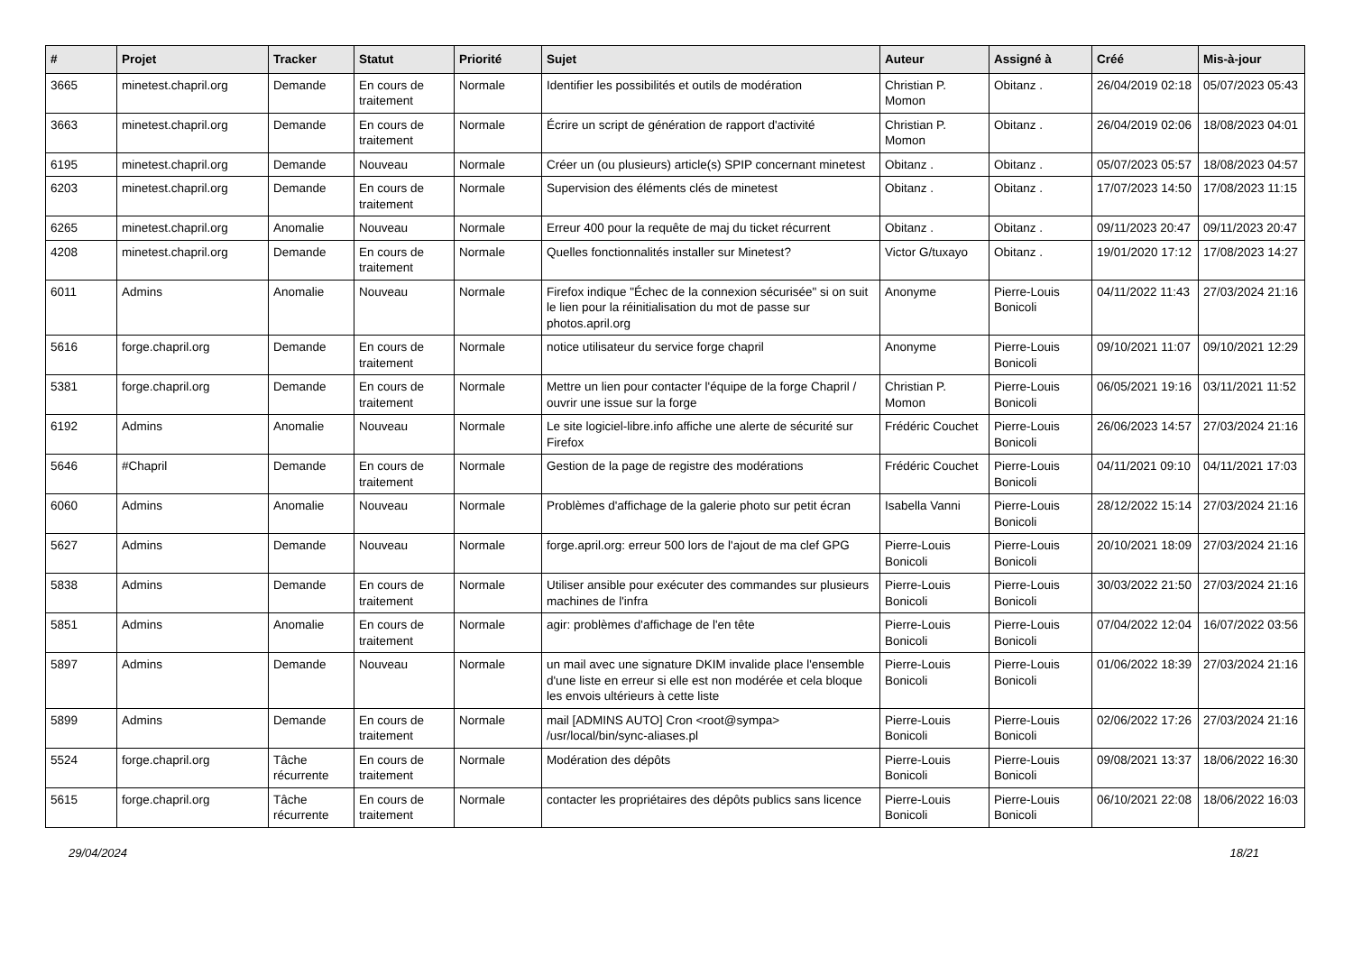| # | Projet | Tracker | Statut | Priorité | Sujet | Auteur | Assigné à | Créé | Mis-à-jour |
| --- | --- | --- | --- | --- | --- | --- | --- | --- | --- |
| 3665 | minetest.chapril.org | Demande | En cours de traitement | Normale | Identifier les possibilités et outils de modération | Christian P. Momon | Obitanz . | 26/04/2019 02:18 | 05/07/2023 05:43 |
| 3663 | minetest.chapril.org | Demande | En cours de traitement | Normale | Écrire un script de génération de rapport d'activité | Christian P. Momon | Obitanz . | 26/04/2019 02:06 | 18/08/2023 04:01 |
| 6195 | minetest.chapril.org | Demande | Nouveau | Normale | Créer un (ou plusieurs) article(s) SPIP concernant minetest | Obitanz . | Obitanz . | 05/07/2023 05:57 | 18/08/2023 04:57 |
| 6203 | minetest.chapril.org | Demande | En cours de traitement | Normale | Supervision des éléments clés de minetest | Obitanz . | Obitanz . | 17/07/2023 14:50 | 17/08/2023 11:15 |
| 6265 | minetest.chapril.org | Anomalie | Nouveau | Normale | Erreur 400 pour la requête de maj du ticket récurrent | Obitanz . | Obitanz . | 09/11/2023 20:47 | 09/11/2023 20:47 |
| 4208 | minetest.chapril.org | Demande | En cours de traitement | Normale | Quelles fonctionnalités installer sur Minetest? | Victor G/tuxayo | Obitanz . | 19/01/2020 17:12 | 17/08/2023 14:27 |
| 6011 | Admins | Anomalie | Nouveau | Normale | Firefox indique "Échec de la connexion sécurisée" si on suit le lien pour la réinitialisation du mot de passe sur photos.april.org | Anonyme | Pierre-Louis Bonicoli | 04/11/2022 11:43 | 27/03/2024 21:16 |
| 5616 | forge.chapril.org | Demande | En cours de traitement | Normale | notice utilisateur du service forge chapril | Anonyme | Pierre-Louis Bonicoli | 09/10/2021 11:07 | 09/10/2021 12:29 |
| 5381 | forge.chapril.org | Demande | En cours de traitement | Normale | Mettre un lien pour contacter l'équipe de la forge Chapril / ouvrir une issue sur la forge | Christian P. Momon | Pierre-Louis Bonicoli | 06/05/2021 19:16 | 03/11/2021 11:52 |
| 6192 | Admins | Anomalie | Nouveau | Normale | Le site logiciel-libre.info affiche une alerte de sécurité sur Firefox | Frédéric Couchet | Pierre-Louis Bonicoli | 26/06/2023 14:57 | 27/03/2024 21:16 |
| 5646 | #Chapril | Demande | En cours de traitement | Normale | Gestion de la page de registre des modérations | Frédéric Couchet | Pierre-Louis Bonicoli | 04/11/2021 09:10 | 04/11/2021 17:03 |
| 6060 | Admins | Anomalie | Nouveau | Normale | Problèmes d'affichage de la galerie photo sur petit écran | Isabella Vanni | Pierre-Louis Bonicoli | 28/12/2022 15:14 | 27/03/2024 21:16 |
| 5627 | Admins | Demande | Nouveau | Normale | forge.april.org: erreur 500 lors de l'ajout de ma clef GPG | Pierre-Louis Bonicoli | Pierre-Louis Bonicoli | 20/10/2021 18:09 | 27/03/2024 21:16 |
| 5838 | Admins | Demande | En cours de traitement | Normale | Utiliser ansible pour exécuter des commandes sur plusieurs machines de l'infra | Pierre-Louis Bonicoli | Pierre-Louis Bonicoli | 30/03/2022 21:50 | 27/03/2024 21:16 |
| 5851 | Admins | Anomalie | En cours de traitement | Normale | agir: problèmes d'affichage de l'en tête | Pierre-Louis Bonicoli | Pierre-Louis Bonicoli | 07/04/2022 12:04 | 16/07/2022 03:56 |
| 5897 | Admins | Demande | Nouveau | Normale | un mail avec une signature DKIM invalide place l'ensemble d'une liste en erreur si elle est non modérée et cela bloque les envois ultérieurs à cette liste | Pierre-Louis Bonicoli | Pierre-Louis Bonicoli | 01/06/2022 18:39 | 27/03/2024 21:16 |
| 5899 | Admins | Demande | En cours de traitement | Normale | mail [ADMINS AUTO] Cron <root@sympa> /usr/local/bin/sync-aliases.pl | Pierre-Louis Bonicoli | Pierre-Louis Bonicoli | 02/06/2022 17:26 | 27/03/2024 21:16 |
| 5524 | forge.chapril.org | Tâche récurrente | En cours de traitement | Normale | Modération des dépôts | Pierre-Louis Bonicoli | Pierre-Louis Bonicoli | 09/08/2021 13:37 | 18/06/2022 16:30 |
| 5615 | forge.chapril.org | Tâche récurrente | En cours de traitement | Normale | contacter les propriétaires des dépôts publics sans licence | Pierre-Louis Bonicoli | Pierre-Louis Bonicoli | 06/10/2021 22:08 | 18/06/2022 16:03 |
29/04/2024 18/21